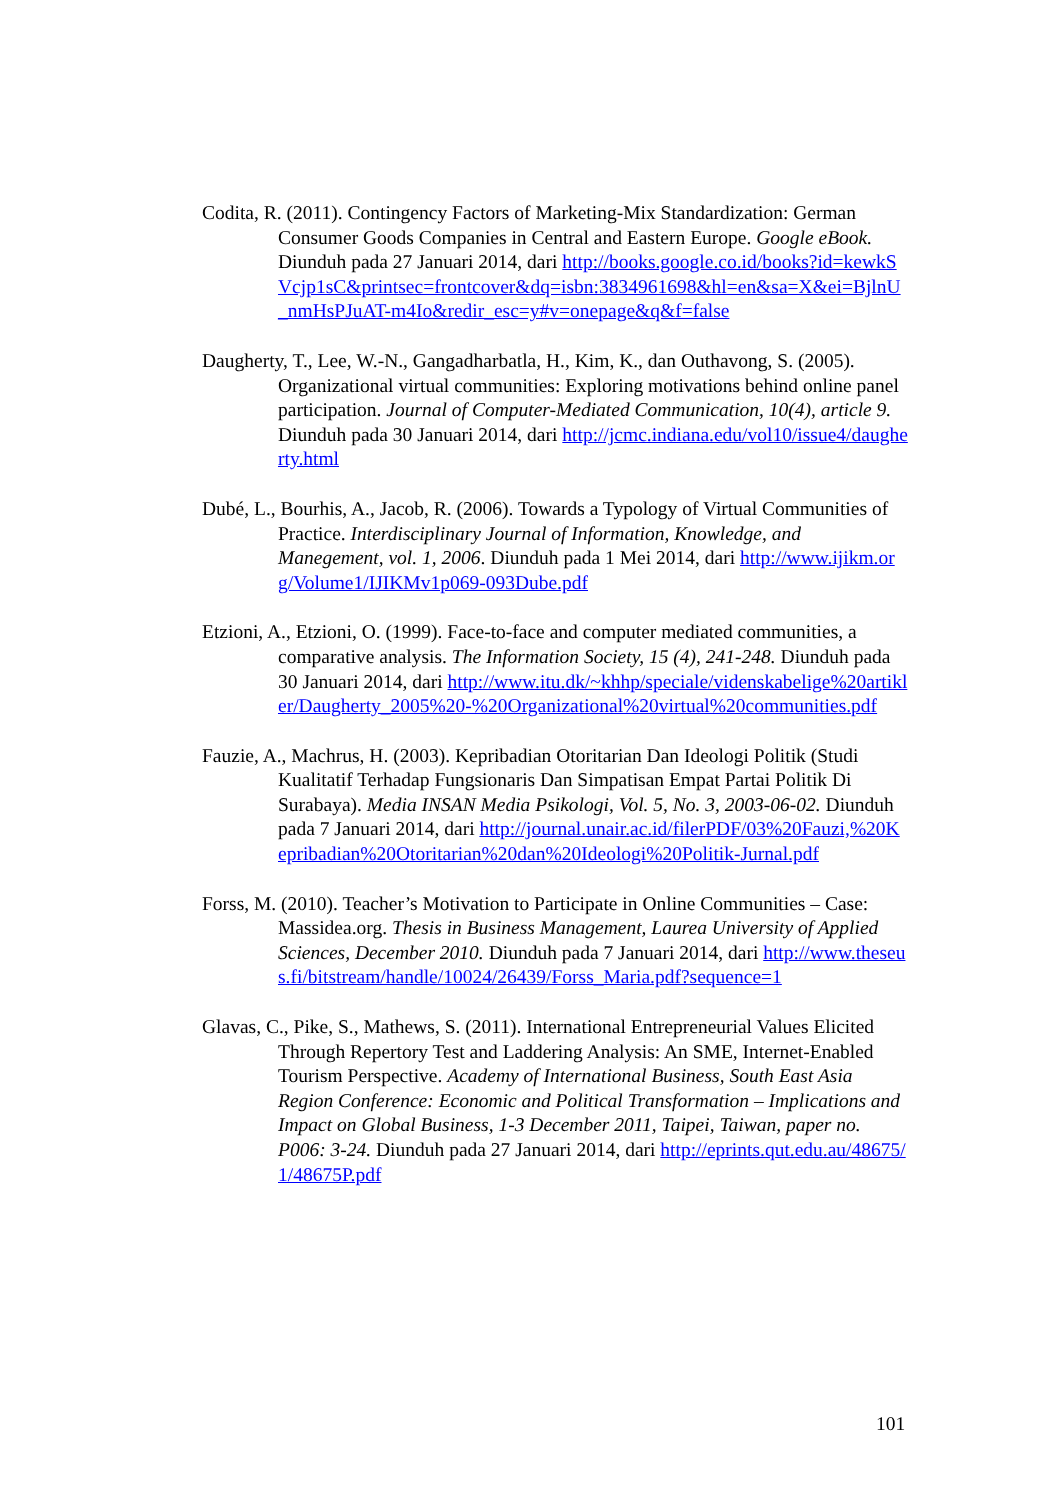Codita, R. (2011). Contingency Factors of Marketing-Mix Standardization: German Consumer Goods Companies in Central and Eastern Europe. Google eBook. Diunduh pada 27 Januari 2014, dari http://books.google.co.id/books?id=kewkSVcjp1sC&printsec=frontcover&dq=isbn:3834961698&hl=en&sa=X&ei=BjlnU_nmHsPJuAT-m4Io&redir_esc=y#v=onepage&q&f=false
Daugherty, T., Lee, W.-N., Gangadharbatla, H., Kim, K., dan Outhavong, S. (2005). Organizational virtual communities: Exploring motivations behind online panel participation. Journal of Computer-Mediated Communication, 10(4), article 9. Diunduh pada 30 Januari 2014, dari http://jcmc.indiana.edu/vol10/issue4/daugherty.html
Dubé, L., Bourhis, A., Jacob, R. (2006). Towards a Typology of Virtual Communities of Practice. Interdisciplinary Journal of Information, Knowledge, and Manegement, vol. 1, 2006. Diunduh pada 1 Mei 2014, dari http://www.ijikm.org/Volume1/IJIKMv1p069-093Dube.pdf
Etzioni, A., Etzioni, O. (1999). Face-to-face and computer mediated communities, a comparative analysis. The Information Society, 15 (4), 241-248. Diunduh pada 30 Januari 2014, dari http://www.itu.dk/~khhp/speciale/videnskabelige%20artikler/Daugherty_2005%20-%20Organizational%20virtual%20communities.pdf
Fauzie, A., Machrus, H. (2003). Kepribadian Otoritarian Dan Ideologi Politik (Studi Kualitatif Terhadap Fungsionaris Dan Simpatisan Empat Partai Politik Di Surabaya). Media INSAN Media Psikologi, Vol. 5, No. 3, 2003-06-02. Diunduh pada 7 Januari 2014, dari http://journal.unair.ac.id/filerPDF/03%20Fauzi,%20Kepribadian%20Otoritarian%20dan%20Ideologi%20Politik-Jurnal.pdf
Forss, M. (2010). Teacher’s Motivation to Participate in Online Communities – Case: Massidea.org. Thesis in Business Management, Laurea University of Applied Sciences, December 2010. Diunduh pada 7 Januari 2014, dari http://www.theseus.fi/bitstream/handle/10024/26439/Forss_Maria.pdf?sequence=1
Glavas, C., Pike, S., Mathews, S. (2011). International Entrepreneurial Values Elicited Through Repertory Test and Laddering Analysis: An SME, Internet-Enabled Tourism Perspective. Academy of International Business, South East Asia Region Conference: Economic and Political Transformation – Implications and Impact on Global Business, 1-3 December 2011, Taipei, Taiwan, paper no. P006: 3-24. Diunduh pada 27 Januari 2014, dari http://eprints.qut.edu.au/48675/1/48675P.pdf
101